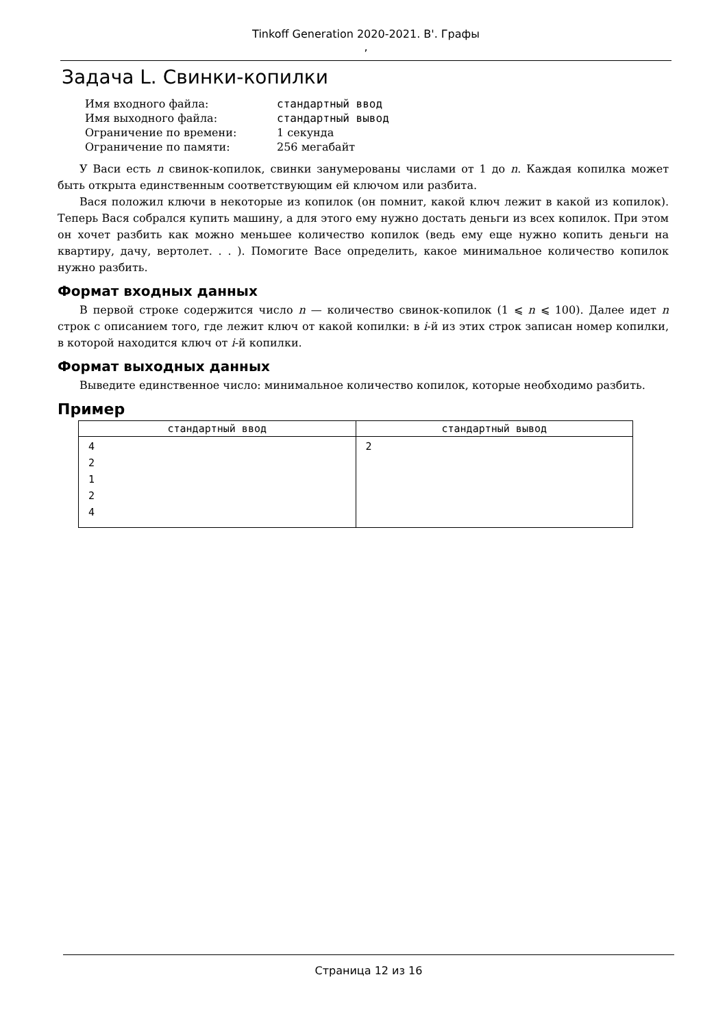Tinkoff Generation 2020-2021. B'. Графы
,
Задача L. Свинки-копилки
| Имя входного файла: | стандартный ввод |
| Имя выходного файла: | стандартный вывод |
| Ограничение по времени: | 1 секунда |
| Ограничение по памяти: | 256 мегабайт |
У Васи есть n свинок-копилок, свинки занумерованы числами от 1 до n. Каждая копилка может быть открыта единственным соответствующим ей ключом или разбита.
Вася положил ключи в некоторые из копилок (он помнит, какой ключ лежит в какой из копилок). Теперь Вася собрался купить машину, а для этого ему нужно достать деньги из всех копилок. При этом он хочет разбить как можно меньшее количество копилок (ведь ему еще нужно копить деньги на квартиру, дачу, вертолет. . . ). Помогите Васе определить, какое минимальное количество копилок нужно разбить.
Формат входных данных
В первой строке содержится число n — количество свинок-копилок (1 ⩽ n ⩽ 100). Далее идет n строк с описанием того, где лежит ключ от какой копилки: в i-й из этих строк записан номер копилки, в которой находится ключ от i-й копилки.
Формат выходных данных
Выведите единственное число: минимальное количество копилок, которые необходимо разбить.
Пример
| стандартный ввод | стандартный вывод |
| --- | --- |
| 4 2 1 2 4 | 2 |
Страница 12 из 16